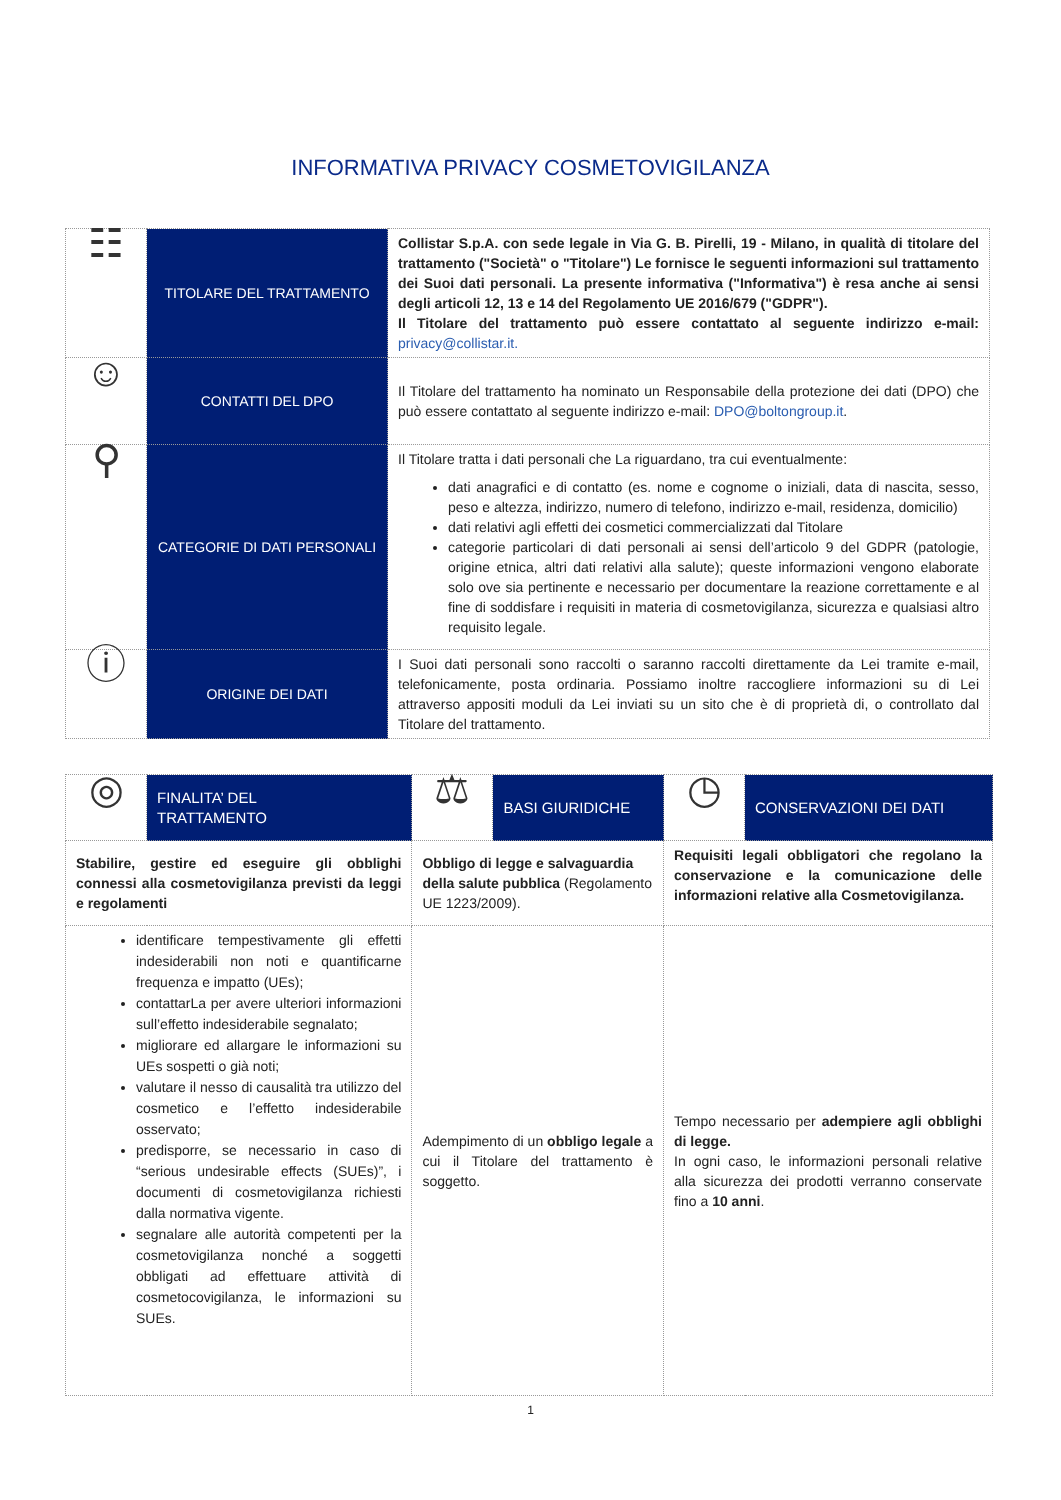INFORMATIVA PRIVACY COSMETOVIGILANZA
| ☷ | TITOLARE DEL TRATTAMENTO | Collistar S.p.A. con sede legale in Via G. B. Pirelli, 19 - Milano, in qualità di titolare del trattamento ("Società" o "Titolare") Le fornisce le seguenti informazioni sul trattamento dei Suoi dati personali. La presente informativa ("Informativa") è resa anche ai sensi degli articoli 12, 13 e 14 del Regolamento UE 2016/679 ("GDPR"). Il Titolare del trattamento può essere contattato al seguente indirizzo e-mail: privacy@collistar.it. |
| ☺ | CONTATTI DEL DPO | Il Titolare del trattamento ha nominato un Responsabile della protezione dei dati (DPO) che può essere contattato al seguente indirizzo e-mail: DPO@boltongroup.it . |
| ⚲ | CATEGORIE DI DATI PERSONALI | Il Titolare tratta i dati personali che La riguardano, tra cui eventualmente: dati anagrafici e di contatto (es. nome e cognome o iniziali, data di nascita, sesso, peso e altezza, indirizzo, numero di telefono, indirizzo e-mail, residenza, domicilio) dati relativi agli effetti dei cosmetici commercializzati dal Titolare categorie particolari di dati personali ai sensi dell’articolo 9 del GDPR (patologie, origine etnica, altri dati relativi alla salute); queste informazioni vengono elaborate solo ove sia pertinente e necessario per documentare la reazione correttamente e al fine di soddisfare i requisiti in materia di cosmetovigilanza, sicurezza e qualsiasi altro requisito legale. |
| ⓘ | ORIGINE DEI DATI | I Suoi dati personali sono raccolti o saranno raccolti direttamente da Lei tramite e-mail, telefonicamente, posta ordinaria. Possiamo inoltre raccogliere informazioni su di Lei attraverso appositi moduli da Lei inviati su un sito che è di proprietà di, o controllato dal Titolare del trattamento. |
| ◎ | FINALITA’ DEL TRATTAMENTO | ⚖ | BASI GIURIDICHE | ◷ | CONSERVAZIONI DEI DATI |
| Stabilire, gestire ed eseguire gli obblighi connessi alla cosmetovigilanza previsti da leggi e regolamenti | | Obbligo di legge e salvaguardia della salute pubblica (Regolamento UE 1223/2009). | | Requisiti legali obbligatori che regolano la conservazione e la comunicazione delle informazioni relative alla Cosmetovigilanza. | |
| identificare tempestivamente gli effetti indesiderabili non noti e quantificarne frequenza e impatto (UEs); contattarLa per avere ulteriori informazioni sull’effetto indesiderabile segnalato; migliorare ed allargare le informazioni su UEs sospetti o già noti; valutare il nesso di causalità tra utilizzo del cosmetico e l’effetto indesiderabile osservato; predisporre, se necessario in caso di “serious undesirable effects (SUEs)”, i documenti di cosmetovigilanza richiesti dalla normativa vigente. segnalare alle autorità competenti per la cosmetovigilanza nonché a soggetti obbligati ad effettuare attività di cosmetocovigilanza, le informazioni su SUEs. | | Adempimento di un obbligo legale a cui il Titolare del trattamento è soggetto. | | Tempo necessario per adempiere agli obblighi di legge. In ogni caso, le informazioni personali relative alla sicurezza dei prodotti verranno conservate fino a 10 anni . | |
1